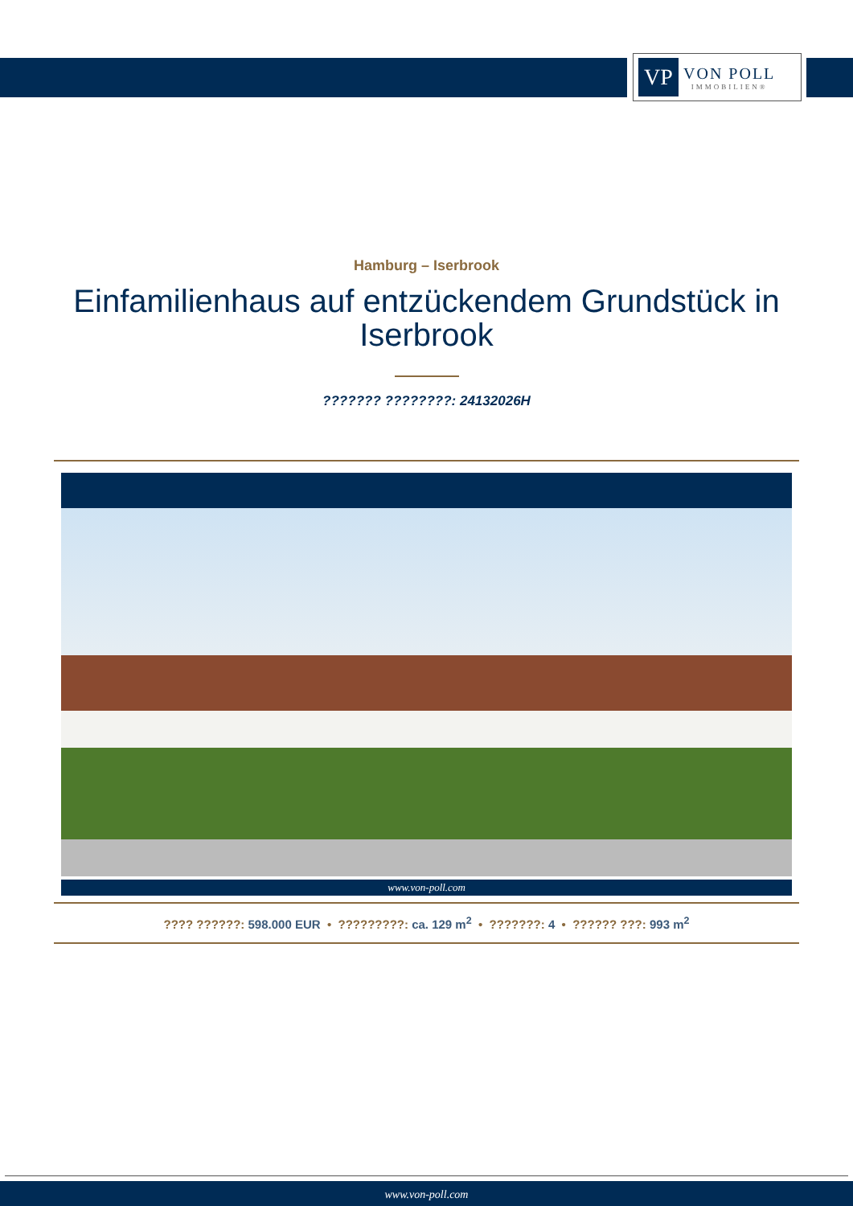VP
VON POLL
IMMOBILIEN®
Hamburg – Iserbrook
Einfamilienhaus auf entzückendem Grundstück in Iserbrook
??????? ????????: 24132026H
www.von-poll.com
???? ??????: 598.000 EUR • ?????????: ca. 129 m<sup>2</sup> • ???????: 4 • ?????? ???: 993 m<sup>2</sup>
www.von-poll.com